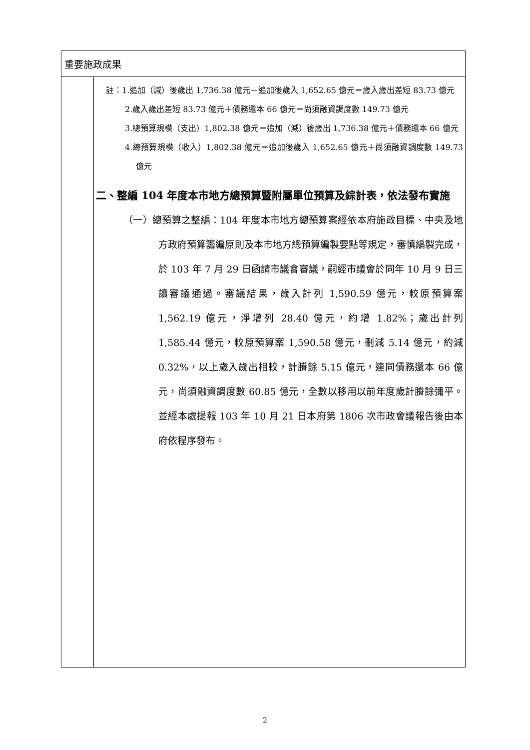| 重要施政成果 | |
| | 註：1.追加（減）後歲出 1,736.38 億元－追加後歲入 1,652.65 億元＝歲入歲出差短 83.73 億元 2.歲入歲出差短 83.73 億元＋債務還本 66 億元＝尚須融資調度數 149.73 億元 3.總預算規模（支出）1,802.38 億元＝追加（減）後歲出 1,736.38 億元＋債務還本 66 億元 4.總預算規模（收入）1,802.38 億元＝追加後歲入 1,652.65 億元＋尚須融資調度數 149.73 億元 二、整編 104 年度本市地方總預算暨附屬單位預算及綜計表，依法發布實施 （一）總預算之整編：104 年度本市地方總預算案經依本府施政目標、中央及地方政府預算籌編原則及本市地方總預算編製要點等規定，審慎編製完成，於 103 年 7 月 29 日函請市議會審議，嗣經市議會於同年 10 月 9 日三讀審議通過。審議結果，歲入計列 1,590.59 億元，較原預算案 1,562.19 億元，淨增列 28.40 億元，約增 1.82%；歲出計列 1,585.44 億元，較原預算案 1,590.58 億元，刪減 5.14 億元，約減 0.32%，以上歲入歲出相較，計賸餘 5.15 億元，連同債務還本 66 億元，尚須融資調度數 60.85 億元，全數以移用以前年度歲計賸餘彌平。並經本處提報 103 年 10 月 21 日本府第 1806 次市政會議報告後由本府依程序發布。 |
2